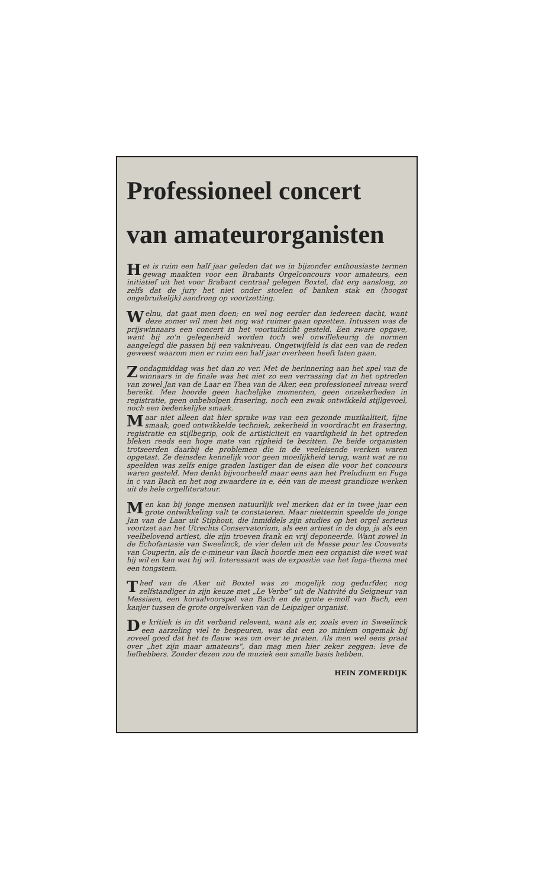Professioneel concert van amateurorganisten
Het is ruim een half jaar geleden dat we in bijzonder enthousiaste termen gewag maakten voor een Brabants Orgelconcours voor amateurs, een initiatief uit het voor Brabant centraal gelegen Boxtel, dat erg aansloeg, zo zelfs dat de jury het niet onder stoelen of banken stak en (hoogst ongebruikelijk) aandrong op voortzetting.
Welnu, dat gaat men doen; en wel nog eerder dan iedereen dacht, want deze zomer wil men het nog wat ruimer gaan opzetten. Intussen was de prijswinnaars een concert in het voortuitzicht gesteld. Een zware opgave, want bij zo'n gelegenheid worden toch wel onwillekeurig de normen aangelegd die passen bij een vakniveau. Ongetwijfeld is dat een van de reden geweest waarom men er ruim een half jaar overheen heeft laten gaan.
Zondagmiddag was het dan zo ver. Met de herinnering aan het spel van de winnaars in de finale was het niet zo een verrassing dat in het optreden van zowel Jan van de Laar en Thea van de Aker, een professioneel niveau werd bereikt. Men hoorde geen hachelijke momenten, geen onzekerheden in registratie, geen onbeholpen frasering, noch een zwak ontwikkeld stijlgevoel, noch een bedenkelijke smaak.
Maar niet alleen dat hier sprake was van een gezonde muzikaliteit, fijne smaak, goed ontwikkelde techniek, zekerheid in voordracht en frasering, registratie en stijlbegrip, ook de artisticiteit en vaardigheid in het optreden bleken reeds een hoge mate van rijpheid te bezitten. De beide organisten trotseerden daarbij de problemen die in de veeleisende werken waren opgetast. Ze deinsden kennelijk voor geen moeilijkheid terug, want wat ze nu speelden was zelfs enige graden lastiger dan de eisen die voor het concours waren gesteld. Men denkt bijvoorbeeld maar eens aan het Preludium en Fuga in c van Bach en het nog zwaardere in e, één van de meest grandioze werken uit de hele orgelliteratuur.
Men kan bij jonge mensen natuurlijk wel merken dat er in twee jaar een grote ontwikkeling valt te constateren. Maar niettemin speelde de jonge Jan van de Laar uit Stiphout, die inmiddels zijn studies op het orgel serieus voortzet aan het Utrechts Conservatorium, als een artiest in de dop, ja als een veelbelovend artiest, die zijn troeven frank en vrij deponeerde. Want zowel in de Echofantasie van Sweelinck, de vier delen uit de Messe pour les Couvents van Couperin, als de c-mineur van Bach hoorde men een organist die weet wat hij wil en kan wat hij wil. Interessant was de expositie van het fuga-thema met een tongstem.
Thed van de Aker uit Boxtel was zo mogelijk nog gedurfder, nog zelfstandiger in zijn keuze met „Le Verbe" uit de Nativité du Seigneur van Messiaen, een koraalvoorspel van Bach en de grote e-moll van Bach, een kanjer tussen de grote orgelwerken van de Leipziger organist.
De kritiek is in dit verband relevent, want als er, zoals even in Sweelinck een aarzeling viel te bespeuren, was dat een zo miniem ongemak bij zoveel goed dat het te flauw was om over te praten. Als men wel eens praat over „het zijn maar amateurs", dan mag men hier zeker zeggen: leve de liefhebbers. Zonder dezen zou de muziek een smalle basis hebben.
HEIN ZOMERDIJK